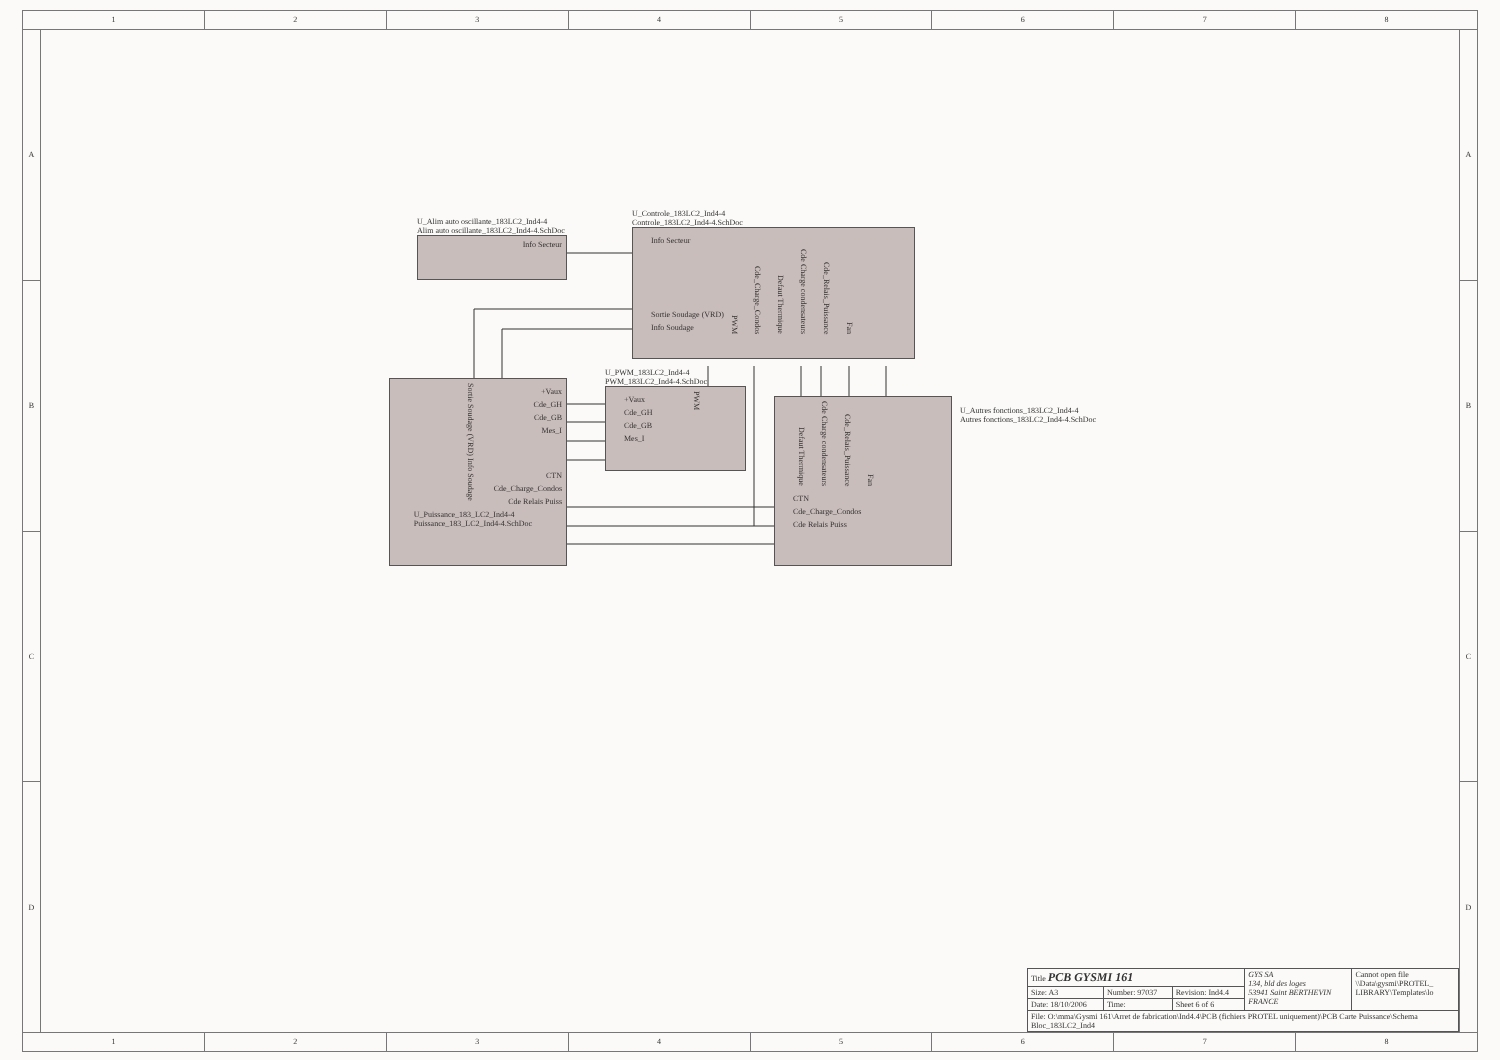1 2 3 4 5 6 7 8
A
B
C
D
U_Alim auto oscillante_183LC2_Ind4-4
Alim auto oscillante_183LC2_Ind4-4.SchDoc
Info Secteur
U_Controle_183LC2_Ind4-4
Controle_183LC2_Ind4-4.SchDoc
Info Secteur
Sortie Soudage (VRD)
Info Soudage
PWM Cde_Charge_Condos Defaut Thermique Cde Charge condensateurs Cde_Relais_Puissance Fan
Sortie Soudage (VRD) Info Soudage
+Vaux
Cde_GH
Cde_GB
Mes_I
CTN
Cde_Charge_Condos
Cde Relais Puiss
U_Puissance_183_LC2_Ind4-4
Puissance_183_LC2_Ind4-4.SchDoc
U_PWM_183LC2_Ind4-4
PWM_183LC2_Ind4-4.SchDoc
+Vaux
Cde_GH
Cde_GB
Mes_I
PWM
Defaut Thermique Cde Charge condensateurs Cde_Relais_Puissance Fan
CTN
Cde_Charge_Condos
Cde Relais Puiss
U_Autres fonctions_183LC2_Ind4-4
Autres fonctions_183LC2_Ind4-4.SchDoc
| Title PCB GYSMI 161 | | | GYS SA 134, bld des loges 53941 Saint BERTHEVIN FRANCE | Cannot open file \\Data\gysmi\PROTEL_ LIBRARY\Templates\lo |
| Size: A3 | Number: 97037 | Revision: Ind4.4 | | |
| Date: 18/10/2006 | Time: | Sheet 6 of 6 | | |
| File: O:\mma\Gysmi 161\Arret de fabrication\Ind4.4\PCB (fichiers PROTEL uniquement)\PCB Carte Puissance\Schema Bloc_183LC2_Ind4 | | | | |
A
B
C
D
1 2 3 4 5 6 7 8